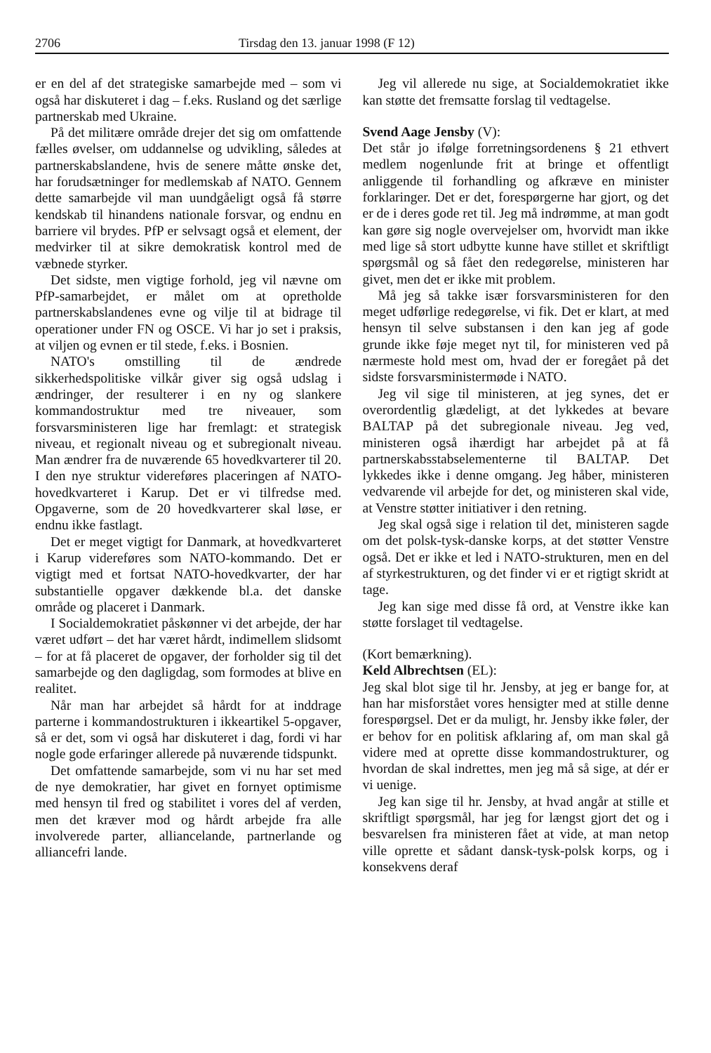2706 Tirsdag den 13. januar 1998 (F 12)
er en del af det strategiske samarbejde med – som vi også har diskuteret i dag – f.eks. Rusland og det særlige partnerskab med Ukraine.
På det militære område drejer det sig om omfattende fælles øvelser, om uddannelse og udvikling, således at partnerskabslandene, hvis de senere måtte ønske det, har forudsætninger for medlemskab af NATO. Gennem dette samarbejde vil man uundgåeligt også få større kendskab til hinandens nationale forsvar, og endnu en barriere vil brydes. PfP er selvsagt også et element, der medvirker til at sikre demokratisk kontrol med de væbnede styrker.
Det sidste, men vigtige forhold, jeg vil nævne om PfP-samarbejdet, er målet om at opretholde partnerskabslandenes evne og vilje til at bidrage til operationer under FN og OSCE. Vi har jo set i praksis, at viljen og evnen er til stede, f.eks. i Bosnien.
NATO's omstilling til de ændrede sikkerhedspolitiske vilkår giver sig også udslag i ændringer, der resulterer i en ny og slankere kommandostruktur med tre niveauer, som forsvarsministeren lige har fremlagt: et strategisk niveau, et regionalt niveau og et subregionalt niveau. Man ændrer fra de nuværende 65 hovedkvarterer til 20. I den nye struktur videreføres placeringen af NATO-hovedkvarteret i Karup. Det er vi tilfredse med. Opgaverne, som de 20 hovedkvarterer skal løse, er endnu ikke fastlagt.
Det er meget vigtigt for Danmark, at hovedkvarteret i Karup videreføres som NATO-kommando. Det er vigtigt med et fortsat NATO-hovedkvarter, der har substantielle opgaver dækkende bl.a. det danske område og placeret i Danmark.
I Socialdemokratiet påskønner vi det arbejde, der har været udført – det har været hårdt, indimellem slidsomt – for at få placeret de opgaver, der forholder sig til det samarbejde og den dagligdag, som formodes at blive en realitet.
Når man har arbejdet så hårdt for at inddrage parterne i kommandostrukturen i ikkeartikel 5-opgaver, så er det, som vi også har diskuteret i dag, fordi vi har nogle gode erfaringer allerede på nuværende tidspunkt.
Det omfattende samarbejde, som vi nu har set med de nye demokratier, har givet en fornyet optimisme med hensyn til fred og stabilitet i vores del af verden, men det kræver mod og hårdt arbejde fra alle involverede parter, alliancelande, partnerlande og alliancefri lande.
Jeg vil allerede nu sige, at Socialdemokratiet ikke kan støtte det fremsatte forslag til vedtagelse.
Svend Aage Jensby (V):
Det står jo ifølge forretningsordenens § 21 ethvert medlem nogenlunde frit at bringe et offentligt anliggende til forhandling og afkræve en minister forklaringer. Det er det, forespørgerne har gjort, og det er de i deres gode ret til. Jeg må indrømme, at man godt kan gøre sig nogle overvejelser om, hvorvidt man ikke med lige så stort udbytte kunne have stillet et skriftligt spørgsmål og så fået den redegørelse, ministeren har givet, men det er ikke mit problem.
Må jeg så takke især forsvarsministeren for den meget udførlige redegørelse, vi fik. Det er klart, at med hensyn til selve substansen i den kan jeg af gode grunde ikke føje meget nyt til, for ministeren ved på nærmeste hold mest om, hvad der er foregået på det sidste forsvarsministermøde i NATO.
Jeg vil sige til ministeren, at jeg synes, det er overordentlig glædeligt, at det lykkedes at bevare BALTAP på det subregionale niveau. Jeg ved, ministeren også ihærdigt har arbejdet på at få partnerskabsstabselementerne til BALTAP. Det lykkedes ikke i denne omgang. Jeg håber, ministeren vedvarende vil arbejde for det, og ministeren skal vide, at Venstre støtter initiativer i den retning.
Jeg skal også sige i relation til det, ministeren sagde om det polsk-tysk-danske korps, at det støtter Venstre også. Det er ikke et led i NATO-strukturen, men en del af styrkestrukturen, og det finder vi er et rigtigt skridt at tage.
Jeg kan sige med disse få ord, at Venstre ikke kan støtte forslaget til vedtagelse.
(Kort bemærkning).
Keld Albrechtsen (EL):
Jeg skal blot sige til hr. Jensby, at jeg er bange for, at han har misforstået vores hensigter med at stille denne forespørgsel. Det er da muligt, hr. Jensby ikke føler, der er behov for en politisk afklaring af, om man skal gå videre med at oprette disse kommandostrukturer, og hvordan de skal indrettes, men jeg må så sige, at dér er vi uenige.
Jeg kan sige til hr. Jensby, at hvad angår at stille et skriftligt spørgsmål, har jeg for længst gjort det og i besvarelsen fra ministeren fået at vide, at man netop ville oprette et sådant dansk-tysk-polsk korps, og i konsekvens deraf